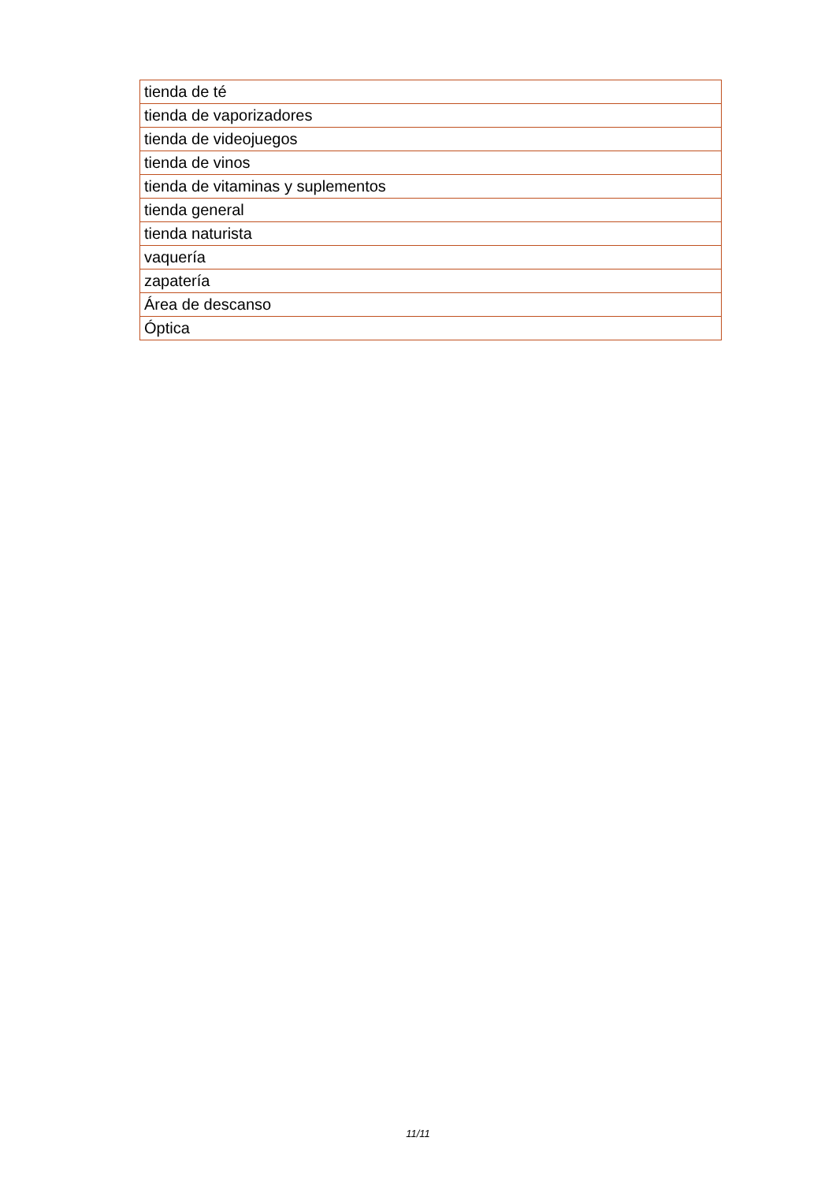| tienda de té |
| tienda de vaporizadores |
| tienda de videojuegos |
| tienda de vinos |
| tienda de vitaminas y suplementos |
| tienda general |
| tienda naturista |
| vaquería |
| zapatería |
| Área de descanso |
| Óptica |
11/11